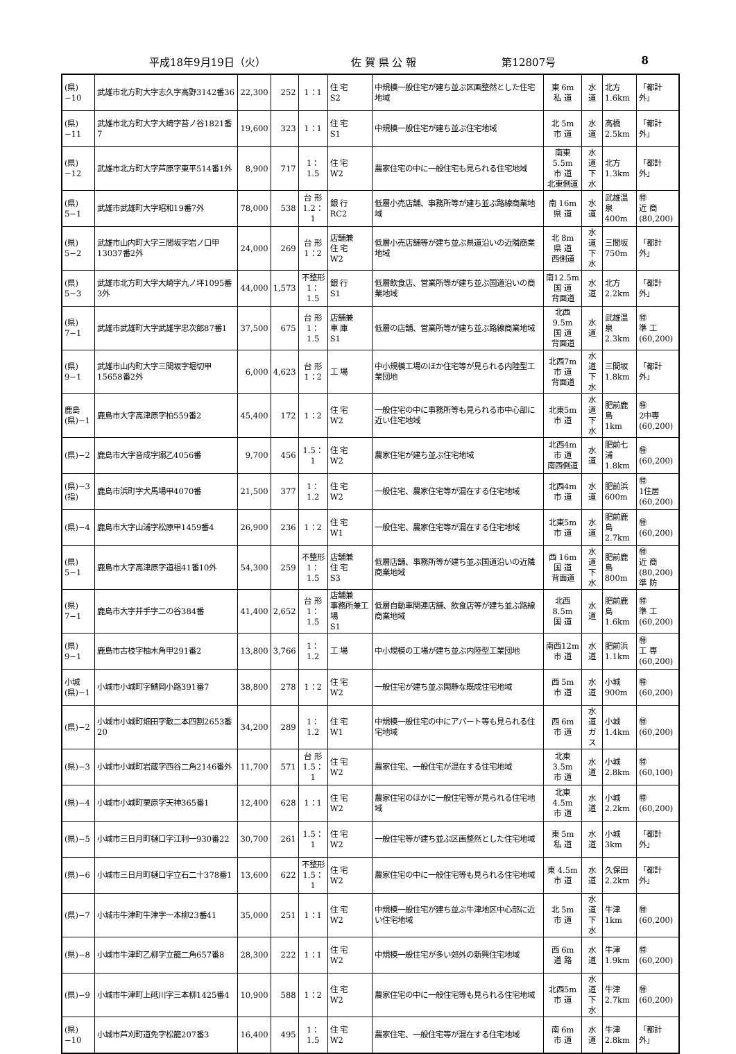平成18年9月19日（火） 佐 賀 県 公 報 第12807号 8
| (県)−10 | 武雄市北方町大字志久字高野3142番36 | 22,300 | 252 | 1：1 | 住 宅 S2 | 中規模一般住宅が建ち並ぶ区画整然とした住宅地域 | 東 6m 私 道 | 水 道 | 北方 1.6km | 「都計外」 |
| (県)−11 | 武雄市北方町大字大崎字苔ノ谷1821番7 | 19,600 | 323 | 1：1 | 住 宅 S1 | 中規模一般住宅が建ち並ぶ住宅地域 | 北 5m 市 道 | 水 道 | 高橋 2.5km | 「都計外」 |
| (県)−12 | 武雄市北方町大字芦原字東平514番1外 | 8,900 | 717 | 1：1.5 | 住 宅 W2 | 農家住宅の中に一般住宅も見られる住宅地域 | 南東5.5m 市 道 北東側道 | 水 道 下 水 | 北方 1.3km | 「都計外」 |
| (県) 5−1 | 武雄市武雄町大字昭和19番7外 | 78,000 | 538 | 台 形 1.2：1 | 銀 行 RC2 | 低層小売店舗、事務所等が建ち並ぶ路線商業地域 | 南 16m 県 道 | 水 道 | 武雄温泉 400m | ㊕ 近 商 (80,200) |
| (県) 5−2 | 武雄市山内町大字三間坂字岩ノ口甲13037番2外 | 24,000 | 269 | 台 形 1：2 | 店舗兼 住 宅 W2 | 低層小売店舗等が建ち並ぶ県道沿いの近隣商業地域 | 北 8m 県 道 西側道 | 水 道 下 水 | 三間坂 750m | 「都計外」 |
| (県) 5−3 | 武雄市北方町大字大崎字九ノ坪1095番3外 | 44,000 | 1,573 | 不整形 1：1.5 | 銀 行 S1 | 低層飲食店、営業所等が建ち並ぶ国道沿いの商業地域 | 南12.5m 国 道 背面道 | 水 道 | 北方 2.2km | 「都計外」 |
| (県) 7−1 | 武雄市武雄町大字武雄字忠次郎87番1 | 37,500 | 675 | 台 形 1：1.5 | 店舗兼 車 庫 S1 | 低層の店舗、営業所等が建ち並ぶ路線商業地域 | 北西9.5m 国 道 背面道 | 水 道 | 武雄温泉 2.3km | ㊕ 準 工 (60,200) |
| (県) 9−1 | 武雄市山内町大字三間坂字堀切甲15658番2外 | 6,000 | 4,623 | 台 形 1：2 | 工 場 | 中小規模工場のほか住宅等が見られる内陸型工業団地 | 北西7m 市 道 背面道 | 水 道 下 水 | 三間坂 1.8km | 「都計外」 |
| 鹿島 (県)−1 | 鹿島市大字高津原字柏559番2 | 45,400 | 172 | 1：2 | 住 宅 W2 | 一般住宅の中に事務所等も見られる市中心部に近い住宅地域 | 北東5m 市 道 | 水 道 下 水 | 肥前鹿島 1km | ㊕ 2中専 (60,200) |
| (県)−2 | 鹿島市大字音成字搦乙4056番 | 9,700 | 456 | 1.5：1 | 住 宅 W2 | 農家住宅が建ち並ぶ住宅地域 | 北西4m 市 道 南西側道 | 水 道 | 肥前七浦 1.8km | ㊕ (60,200) |
| (県)−3 (指) | 鹿島市浜町字犬馬場甲4070番 | 21,500 | 377 | 1：1.2 | 住 宅 W2 | 一般住宅、農家住宅等が混在する住宅地域 | 北西4m 市 道 | 水 道 | 肥前浜 600m | ㊕ 1住居 (60,200) |
| (県)−4 | 鹿島市大字山浦字松原甲1459番4 | 26,900 | 236 | 1：2 | 住 宅 W1 | 一般住宅、農家住宅等が混在する住宅地域 | 北東5m 市 道 | 水 道 | 肥前鹿島 2.7km | ㊕ (60,200) |
| (県) 5−1 | 鹿島市大字高津原字道祖41番10外 | 54,300 | 259 | 不整形 1：1.5 | 店舗兼 住 宅 S3 | 低層店舗、事務所等が建ち並ぶ国道沿いの近隣商業地域 | 西 16m 国 道 背面道 | 水 道 下 水 | 肥前鹿島 800m | ㊕ 近 商 (80,200) 準 防 |
| (県) 7−1 | 鹿島市大字井手字二の谷384番 | 41,400 | 2,652 | 台 形 1：1.5 | 店舗兼 事務所兼工場 S1 | 低層自動車関連店舗、飲食店等が建ち並ぶ路線商業地域 | 北西8.5m 国 道 | 水 道 | 肥前鹿島 1.6km | ㊕ 準 工 (60,200) |
| (県) 9−1 | 鹿島市古枝字柚木角甲291番2 | 13,800 | 3,766 | 1：1.2 | 工 場 | 中小規模の工場が建ち並ぶ内陸型工業団地 | 南西12m 市 道 | 水 道 | 肥前浜 1.1km | ㊕ 工 専 (60,200) |
| 小城 (県)−1 | 小城市小城町字鯖岡小路391番7 | 38,800 | 278 | 1：2 | 住 宅 W2 | 一般住宅が建ち並ぶ閑静な既成住宅地域 | 西 5m 市 道 | 水 道 | 小城 900m | ㊕ (60,200) |
| (県)−2 | 小城市小城町畑田字散二本四割2653番20 | 34,200 | 289 | 1：1.2 | 住 宅 W1 | 中規模一般住宅の中にアパート等も見られる住宅地域 | 西 6m 市 道 | 水 道 ガ ス | 小城 1.4km | ㊕ (60,200) |
| (県)−3 | 小城市小城町岩蔵字西谷二角2146番外 | 11,700 | 571 | 台 形 1.5：1 | 住 宅 W2 | 農家住宅、一般住宅が混在する住宅地域 | 北東3.5m 市 道 | 水 道 | 小城 2.8km | ㊕ (60,100) |
| (県)−4 | 小城市小城町栗原字天神365番1 | 12,400 | 628 | 1：1 | 住 宅 W2 | 農家住宅のほかに一般住宅等が見られる住宅地域 | 北東4.5m 市 道 | 水 道 | 小城 2.2km | ㊕ (60,200) |
| (県)−5 | 小城市三日月町樋口字江利一930番22 | 30,700 | 261 | 1.5：1 | 住 宅 W2 | 一般住宅等が建ち並ぶ区画整然とした住宅地域 | 東 5m 私 道 | 水 道 | 小城 3km | 「都計外」 |
| (県)−6 | 小城市三日月町樋口字立石二十378番1 | 13,600 | 622 | 不整形 1.5：1 | 住 宅 W2 | 農家住宅の中に一般住宅等も見られる住宅地域 | 東 4.5m 市 道 | 水 道 | 久保田 2.2km | 「都計外」 |
| (県)−7 | 小城市牛津町牛津字一本柳23番41 | 35,000 | 251 | 1：1 | 住 宅 W2 | 中規模一般住宅が建ち並ぶ牛津地区中心部に近い住宅地域 | 北 5m 市 道 | 水 道 下 水 | 牛津 1km | ㊕ (60,200) |
| (県)−8 | 小城市牛津町乙柳字立籠二角657番8 | 28,300 | 222 | 1：1 | 住 宅 W2 | 中規模一般住宅が多い郊外の新興住宅地域 | 西 6m 道 路 | 水 道 | 牛津 1.9km | ㊕ (60,200) |
| (県)−9 | 小城市牛津町上砥川字三本柳1425番4 | 10,900 | 588 | 1：2 | 住 宅 W2 | 農家住宅の中に一般住宅等も見られる住宅地域 | 北西5m 市 道 | 水 道 下 水 | 牛津 2.7km | ㊕ (60,200) |
| (県)−10 | 小城市芦刈町道免字松籠207番3 | 16,400 | 495 | 1：1.5 | 住 宅 W2 | 農家住宅、一般住宅等が混在する住宅地域 | 南 6m 市 道 | 水 道 | 牛津 2.8km | 「都計外」 |